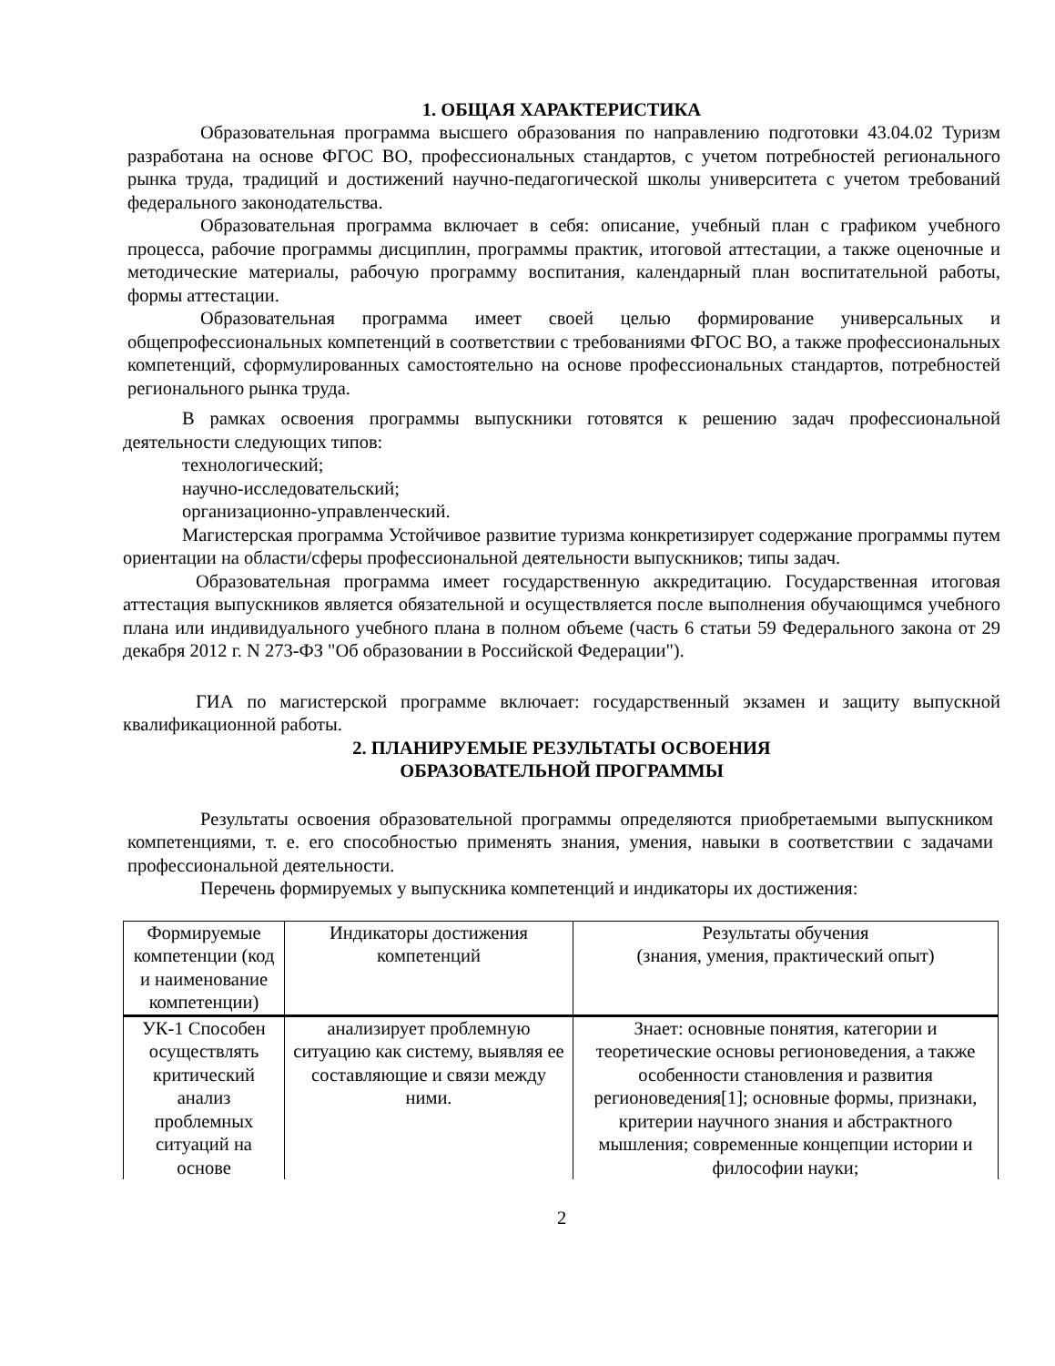1. ОБЩАЯ ХАРАКТЕРИСТИКА
Образовательная программа высшего образования по направлению подготовки 43.04.02 Туризм разработана на основе ФГОС ВО, профессиональных стандартов, с учетом потребностей регионального рынка труда, традиций и достижений научно-педагогической школы университета с учетом требований федерального законодательства.
Образовательная программа включает в себя: описание, учебный план с графиком учебного процесса, рабочие программы дисциплин, программы практик, итоговой аттестации, а также оценочные и методические материалы, рабочую программу воспитания, календарный план воспитательной работы, формы аттестации.
Образовательная программа имеет своей целью формирование универсальных и общепрофессиональных компетенций в соответствии с требованиями ФГОС ВО, а также профессиональных компетенций, сформулированных самостоятельно на основе профессиональных стандартов, потребностей регионального рынка труда.
В рамках освоения программы выпускники готовятся к решению задач профессиональной деятельности следующих типов:
технологический;
научно-исследовательский;
организационно-управленческий.
Магистерская программа Устойчивое развитие туризма конкретизирует содержание программы путем ориентации на области/сферы профессиональной деятельности выпускников; типы задач.
Образовательная программа имеет государственную аккредитацию. Государственная итоговая аттестация выпускников является обязательной и осуществляется после выполнения обучающимся учебного плана или индивидуального учебного плана в полном объеме (часть 6 статьи 59 Федерального закона от 29 декабря 2012 г. N 273-ФЗ "Об образовании в Российской Федерации").
ГИА по магистерской программе включает: государственный экзамен и защиту выпускной квалификационной работы.
2. ПЛАНИРУЕМЫЕ РЕЗУЛЬТАТЫ ОСВОЕНИЯ
ОБРАЗОВАТЕЛЬНОЙ ПРОГРАММЫ
Результаты освоения образовательной программы определяются приобретаемыми выпускником компетенциями, т. е. его способностью применять знания, умения, навыки в соответствии с задачами профессиональной деятельности.
Перечень формируемых у выпускника компетенций и индикаторы их достижения:
| Формируемые компетенции (код и наименование компетенции) | Индикаторы достижения компетенций | Результаты обучения (знания, умения, практический опыт) |
| УК-1 Способен осуществлять критический анализ проблемных ситуаций на основе | анализирует проблемную ситуацию как систему, выявляя ее составляющие и связи между ними. | Знает: основные понятия, категории и теоретические основы регионоведения, а также особенности становления и развития регионоведения[1]; основные формы, признаки, критерии научного знания и абстрактного мышления; современные концепции истории и философии науки; |
2